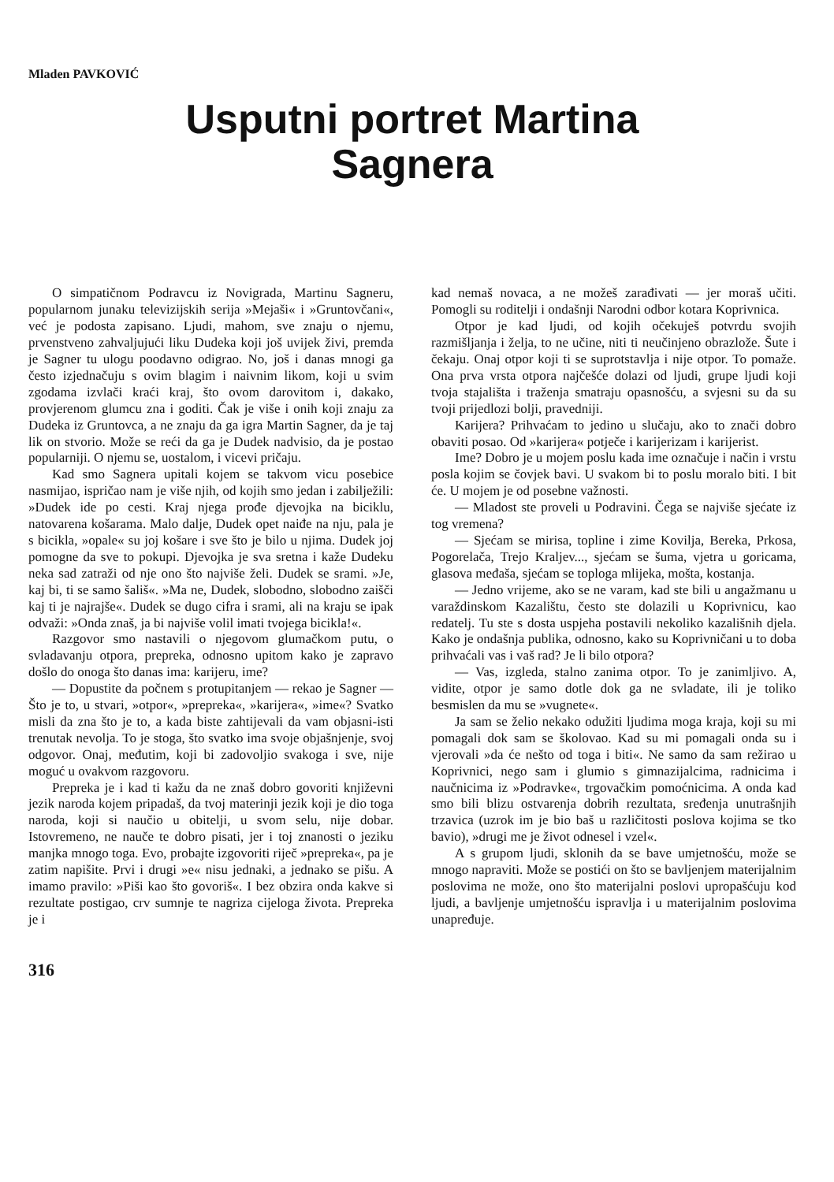Mladen PAVKOVIĆ
Usputni portret Martina
Sagnera
O simpatičnom Podravcu iz Novigrada, Martinu Sagneru, popularnom junaku televizijskih serija »Mejaši« i »Gruntovčani«, već je podosta zapisano. Ljudi, mahom, sve znaju o njemu, prvenstveno zahvaljujući liku Dudeka koji još uvijek živi, premda je Sagner tu ulogu poodavno odigrao. No, još i danas mnogi ga često izjednačuju s ovim blagim i naivnim likom, koji u svim zgodama izvlači kraći kraj, što ovom darovitom i, dakako, provjerenom glumcu zna i goditi. Čak je više i onih koji znaju za Dudeka iz Gruntovca, a ne znaju da ga igra Martin Sagner, da je taj lik on stvorio. Može se reći da ga je Dudek nadvisio, da je postao popularniji. O njemu se, uostalom, i vicevi pričaju.
Kad smo Sagnera upitali kojem se takvom vicu posebice nasmijao, ispričao nam je više njih, od kojih smo jedan i zabilježili: »Dudek ide po cesti. Kraj njega prođe djevojka na biciklu, natovarena košarama. Malo dalje, Dudek opet naiđe na nju, pala je s bicikla, »opale« su joj košare i sve što je bilo u njima. Dudek joj pomogne da sve to pokupi. Djevojka je sva sretna i kaže Dudeku neka sad zatraži od nje ono što najviše želi. Dudek se srami. »Je, kaj bi, ti se samo šališ«. »Ma ne, Dudek, slobodno, slobodno zaišči kaj ti je najrajše«. Dudek se dugo cifra i srami, ali na kraju se ipak odvaži: »Onda znaš, ja bi najviše volil imati tvojega bicikla!«.
Razgovor smo nastavili o njegovom glumačkom putu, o svladavanju otpora, prepreka, odnosno upitom kako je zapravo došlo do onoga što danas ima: karijeru, ime?
— Dopustite da počnem s protupitanjem — rekao je Sagner — Što je to, u stvari, »otpor«, »prepreka«, »karijera«, »ime«? Svatko misli da zna što je to, a kada biste zahtijevali da vam objasni-isti trenutak nevolja. To je stoga, što svatko ima svoje objašnjenje, svoj odgovor. Onaj, međutim, koji bi zadovoljio svakoga i sve, nije moguć u ovakvom razgovoru.
Prepreka je i kad ti kažu da ne znaš dobro govoriti književni jezik naroda kojem pripadaš, da tvoj materinji jezik koji je dio toga naroda, koji si naučio u obitelji, u svom selu, nije dobar. Istovremeno, ne nauče te dobro pisati, jer i toj znanosti o jeziku manjka mnogo toga. Evo, probajte izgovoriti riječ »prepreka«, pa je zatim napišite. Prvi i drugi »e« nisu jednaki, a jednako se pišu. A imamo pravilo: »Piši kao što govoriš«. I bez obzira onda kakve si rezultate postigao, crv sumnje te nagriza cijeloga života. Prepreka je i
kad nemaš novaca, a ne možeš zarađivati — jer moraš učiti. Pomogli su roditelji i ondašnji Narodni odbor kotara Koprivnica.
Otpor je kad ljudi, od kojih očekuješ potvrdu svojih razmišljanja i želja, to ne učine, niti ti neučinjeno obrazlože. Šute i čekaju. Onaj otpor koji ti se suprotstavlja i nije otpor. To pomaže. Ona prva vrsta otpora najčešće dolazi od ljudi, grupe ljudi koji tvoja stajališta i traženja smatraju opasnošću, a svjesni su da su tvoji prijedlozi bolji, pravedniji.
Karijera? Prihvaćam to jedino u slučaju, ako to znači dobro obaviti posao. Od »karijera« potječe i karijerizam i karijerist.
Ime? Dobro je u mojem poslu kada ime označuje i način i vrstu posla kojim se čovjek bavi. U svakom bi to poslu moralo biti. I bit će. U mojem je od posebne važnosti.
— Mladost ste proveli u Podravini. Čega se najviše sjećate iz tog vremena?
— Sjećam se mirisa, topline i zime Kovilja, Bereka, Prkosa, Pogorelača, Trejo Kraljev..., sjećam se šuma, vjetra u goricama, glasova međaša, sjećam se toploga mlijeka, mošta, kostanja.
— Jedno vrijeme, ako se ne varam, kad ste bili u angažmanu u varaždinskom Kazalištu, često ste dolazili u Koprivnicu, kao redatelj. Tu ste s dosta uspjeha postavili nekoliko kazališnih djela. Kako je ondašnja publika, odnosno, kako su Koprivničani u to doba prihvaćali vas i vaš rad? Je li bilo otpora?
— Vas, izgleda, stalno zanima otpor. To je zanimljivo. A, vidite, otpor je samo dotle dok ga ne svladate, ili je toliko besmislen da mu se »vugnete«.
Ja sam se želio nekako odužiti ljudima moga kraja, koji su mi pomagali dok sam se školovao. Kad su mi pomagali onda su i vjerovali »da će nešto od toga i biti«. Ne samo da sam režirao u Koprivnici, nego sam i glumio s gimnazijalcima, radnicima i naučnicima iz »Podravke«, trgovačkim pomoćnicima. A onda kad smo bili blizu ostvarenja dobrih rezultata, sređenja unutrašnjih trzavica (uzrok im je bio baš u različitosti poslova kojima se tko bavio), »drugi me je život odnesel i vzel«.
A s grupom ljudi, sklonih da se bave umjetnošću, može se mnogo napraviti. Može se postići on što se bavljenjem materijalnim poslovima ne može, ono što materijalni poslovi upropašćuju kod ljudi, a bavljenje umjetnošću ispravlja i u materijalnim poslovima unapređuje.
316